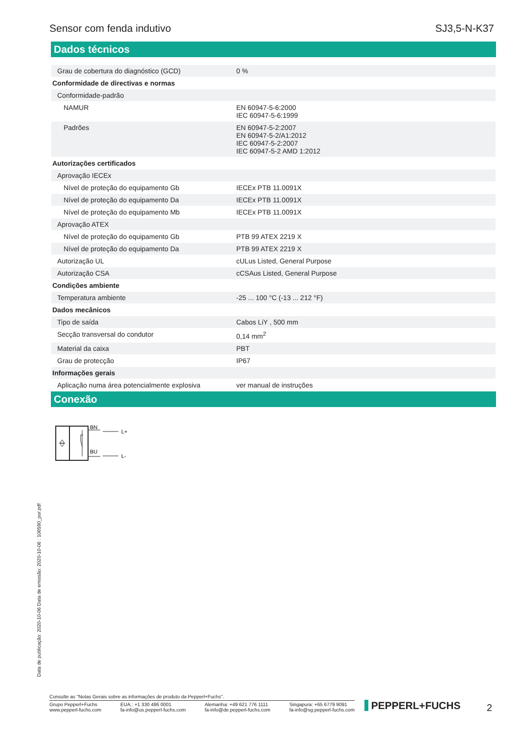Sensor com fenda indutivo SJ3,5-N-K37
Dados técnicos
| Grau de cobertura do diagnóstico (GCD) | 0 % |
| Conformidade de directivas e normas | |
| Conformidade-padrão | |
| NAMUR | EN 60947-5-6:2000 IEC 60947-5-6:1999 |
| Padrões | EN 60947-5-2:2007 EN 60947-5-2/A1:2012 IEC 60947-5-2:2007 IEC 60947-5-2 AMD 1:2012 |
| Autorizações certificados | |
| Aprovação IECEx | |
| Nível de proteção do equipamento Gb | IECEx PTB 11.0091X |
| Nível de proteção do equipamento Da | IECEx PTB 11.0091X |
| Nível de proteção do equipamento Mb | IECEx PTB 11.0091X |
| Aprovação ATEX | |
| Nível de proteção do equipamento Gb | PTB 99 ATEX 2219 X |
| Nível de proteção do equipamento Da | PTB 99 ATEX 2219 X |
| Autorização UL | cULus Listed, General Purpose |
| Autorização CSA | cCSAus Listed, General Purpose |
| Condições ambiente | |
| Temperatura ambiente | -25 ... 100 °C (-13 ... 212 °F) |
| Dados mecânicos | |
| Tipo de saída | Cabos LiY , 500 mm |
| Secção transversal do condutor | 0,14 mm<sup>2</sup> |
| Material da caixa | PBT |
| Grau de protecção | IP67 |
| Informações gerais | |
| Aplicação numa área potencialmente explosiva | ver manual de instruções |
Conexão
BN
L+
BU
L-
Data de publicação: 2020-10-06 Data de emissão: 2020-10-06 : 106590_por.pdf
Consulte as "Notas Gerais sobre as informações de produto da Pepperl+Fuchs".
Grupo Pepperl+Fuchs
www.pepperl-fuchs.com EUA.: +1 330 486 0001
fa-info@us.pepperl-fuchs.com Alemanha: +49 621 776 1111
fa-info@de.pepperl-fuchs.com Singapura: +65 6779 9091
fa-info@sg.pepperl-fuchs.com
​ PEPPERL+FUCHS 2